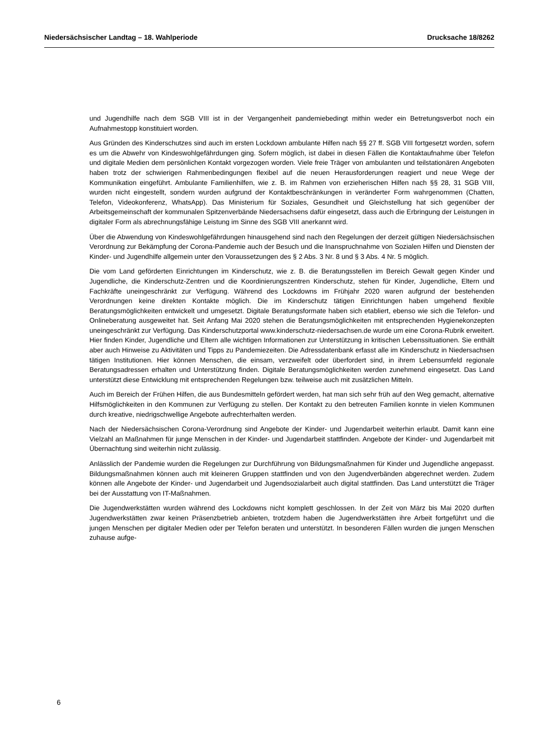Niedersächsischer Landtag – 18. Wahlperiode Drucksache 18/8262
und Jugendhilfe nach dem SGB VIII ist in der Vergangenheit pandemiebedingt mithin weder ein Betretungsverbot noch ein Aufnahmestopp konstituiert worden.
Aus Gründen des Kinderschutzes sind auch im ersten Lockdown ambulante Hilfen nach §§ 27 ff. SGB VIII fortgesetzt worden, sofern es um die Abwehr von Kindeswohlgefährdungen ging. Sofern möglich, ist dabei in diesen Fällen die Kontaktaufnahme über Telefon und digitale Medien dem persönlichen Kontakt vorgezogen worden. Viele freie Träger von ambulanten und teilstationären Angeboten haben trotz der schwierigen Rahmenbedingungen flexibel auf die neuen Herausforderungen reagiert und neue Wege der Kommunikation eingeführt. Ambulante Familienhilfen, wie z. B. im Rahmen von erzieherischen Hilfen nach §§ 28, 31 SGB VIII, wurden nicht eingestellt, sondern wurden aufgrund der Kontaktbeschränkungen in veränderter Form wahrgenommen (Chatten, Telefon, Videokonferenz, WhatsApp). Das Ministerium für Soziales, Gesundheit und Gleichstellung hat sich gegenüber der Arbeitsgemeinschaft der kommunalen Spitzenverbände Niedersachsens dafür eingesetzt, dass auch die Erbringung der Leistungen in digitaler Form als abrechnungsfähige Leistung im Sinne des SGB VIII anerkannt wird.
Über die Abwendung von Kindeswohlgefährdungen hinausgehend sind nach den Regelungen der derzeit gültigen Niedersächsischen Verordnung zur Bekämpfung der Corona-Pandemie auch der Besuch und die Inanspruchnahme von Sozialen Hilfen und Diensten der Kinder- und Jugendhilfe allgemein unter den Voraussetzungen des § 2 Abs. 3 Nr. 8 und § 3 Abs. 4 Nr. 5 möglich.
Die vom Land geförderten Einrichtungen im Kinderschutz, wie z. B. die Beratungsstellen im Bereich Gewalt gegen Kinder und Jugendliche, die Kinderschutz-Zentren und die Koordinierungszentren Kinderschutz, stehen für Kinder, Jugendliche, Eltern und Fachkräfte uneingeschränkt zur Verfügung. Während des Lockdowns im Frühjahr 2020 waren aufgrund der bestehenden Verordnungen keine direkten Kontakte möglich. Die im Kinderschutz tätigen Einrichtungen haben umgehend flexible Beratungsmöglichkeiten entwickelt und umgesetzt. Digitale Beratungsformate haben sich etabliert, ebenso wie sich die Telefon- und Onlineberatung ausgeweitet hat. Seit Anfang Mai 2020 stehen die Beratungsmöglichkeiten mit entsprechenden Hygienekonzepten uneingeschränkt zur Verfügung. Das Kinderschutzportal www.kinderschutz-niedersachsen.de wurde um eine Corona-Rubrik erweitert. Hier finden Kinder, Jugendliche und Eltern alle wichtigen Informationen zur Unterstützung in kritischen Lebenssituationen. Sie enthält aber auch Hinweise zu Aktivitäten und Tipps zu Pandemiezeiten. Die Adressdatenbank erfasst alle im Kinderschutz in Niedersachsen tätigen Institutionen. Hier können Menschen, die einsam, verzweifelt oder überfordert sind, in ihrem Lebensumfeld regionale Beratungsadressen erhalten und Unterstützung finden. Digitale Beratungsmöglichkeiten werden zunehmend eingesetzt. Das Land unterstützt diese Entwicklung mit entsprechenden Regelungen bzw. teilweise auch mit zusätzlichen Mitteln.
Auch im Bereich der Frühen Hilfen, die aus Bundesmitteln gefördert werden, hat man sich sehr früh auf den Weg gemacht, alternative Hilfsmöglichkeiten in den Kommunen zur Verfügung zu stellen. Der Kontakt zu den betreuten Familien konnte in vielen Kommunen durch kreative, niedrigschwellige Angebote aufrechterhalten werden.
Nach der Niedersächsischen Corona-Verordnung sind Angebote der Kinder- und Jugendarbeit weiterhin erlaubt. Damit kann eine Vielzahl an Maßnahmen für junge Menschen in der Kinder- und Jugendarbeit stattfinden. Angebote der Kinder- und Jugendarbeit mit Übernachtung sind weiterhin nicht zulässig.
Anlässlich der Pandemie wurden die Regelungen zur Durchführung von Bildungsmaßnahmen für Kinder und Jugendliche angepasst. Bildungsmaßnahmen können auch mit kleineren Gruppen stattfinden und von den Jugendverbänden abgerechnet werden. Zudem können alle Angebote der Kinder- und Jugendarbeit und Jugendsozialarbeit auch digital stattfinden. Das Land unterstützt die Träger bei der Ausstattung von IT-Maßnahmen.
Die Jugendwerkstätten wurden während des Lockdowns nicht komplett geschlossen. In der Zeit von März bis Mai 2020 durften Jugendwerkstätten zwar keinen Präsenzbetrieb anbieten, trotzdem haben die Jugendwerkstätten ihre Arbeit fortgeführt und die jungen Menschen per digitaler Medien oder per Telefon beraten und unterstützt. In besonderen Fällen wurden die jungen Menschen zuhause aufge-
6